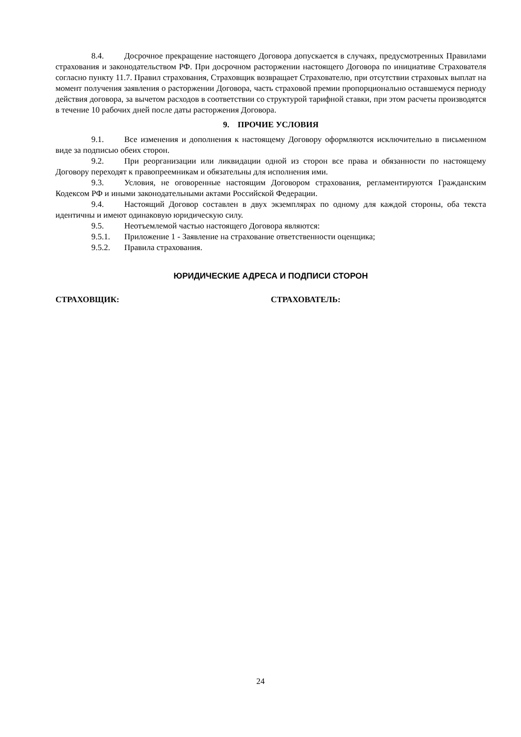8.4. Досрочное прекращение настоящего Договора допускается в случаях, предусмотренных Правилами страхования и законодательством РФ. При досрочном расторжении настоящего Договора по инициативе Страхователя согласно пункту 11.7. Правил страхования, Страховщик возвращает Страхователю, при отсутствии страховых выплат на момент получения заявления о расторжении Договора, часть страховой премии пропорционально оставшемуся периоду действия договора, за вычетом расходов в соответствии со структурой тарифной ставки, при этом расчеты производятся в течение 10 рабочих дней после даты расторжения Договора.
9. ПРОЧИЕ УСЛОВИЯ
9.1. Все изменения и дополнения к настоящему Договору оформляются исключительно в письменном виде за подписью обеих сторон.
9.2. При реорганизации или ликвидации одной из сторон все права и обязанности по настоящему Договору переходят к правопреемникам и обязательны для исполнения ими.
9.3. Условия, не оговоренные настоящим Договором страхования, регламентируются Гражданским Кодексом РФ и иными законодательными актами Российской Федерации.
9.4. Настоящий Договор составлен в двух экземплярах по одному для каждой стороны, оба текста идентичны и имеют одинаковую юридическую силу.
9.5. Неотъемлемой частью настоящего Договора являются:
9.5.1. Приложение 1 - Заявление на страхование ответственности оценщика;
9.5.2. Правила страхования.
ЮРИДИЧЕСКИЕ АДРЕСА И ПОДПИСИ СТОРОН
СТРАХОВЩИК: СТРАХОВАТЕЛЬ:
24